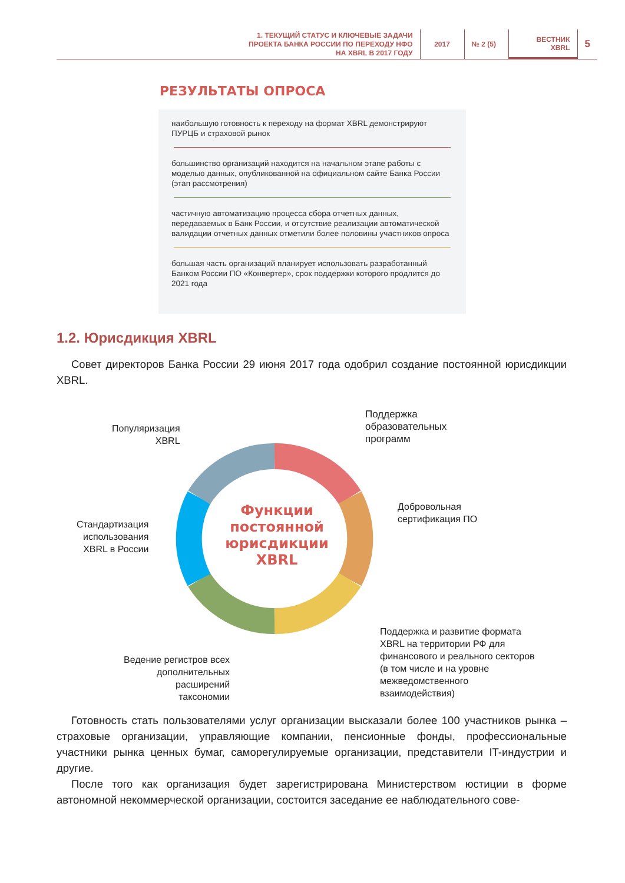1. ТЕКУЩИЙ СТАТУС И КЛЮЧЕВЫЕ ЗАДАЧИ
ПРОЕКТА БАНКА РОССИИ ПО ПЕРЕХОДУ НФО
НА XBRL В 2017 ГОДУ
2017 № 2 (5)
ВЕСТНИК
XBRL
5
РЕЗУЛЬТАТЫ ОПРОСА
наибольшую готовность к переходу на формат XBRL демонстрируют ПУРЦБ и страховой рынок
большинство организаций находится на начальном этапе работы с моделью данных, опубликованной на официальном сайте Банка России (этап рассмотрения)
частичную автоматизацию процесса сбора отчетных данных, передаваемых в Банк России, и отсутствие реализации автоматической валидации отчетных данных отметили более половины участников опроса
большая часть организаций планирует использовать разработанный Банком России ПО «Конвертер», срок поддержки которого продлится до 2021 года
1.2. Юрисдикция XBRL
Совет директоров Банка России 29 июня 2017 года одобрил создание постоянной юрисдикции XBRL.
Функции
постоянной
юрисдикции
XBRL
Популяризация
XBRL
Поддержка
образовательных
программ
Добровольная
сертификация ПО
Стандартизация
использования
XBRL в России
Поддержка и развитие формата
XBRL на территории РФ для
финансового и реального секторов
(в том числе и на уровне
межведомственного
взаимодействия)
Ведение регистров всех
дополнительных
расширений
таксономии
Готовность стать пользователями услуг организации высказали более 100 участников рынка – страховые организации, управляющие компании, пенсионные фонды, профессиональные участники рынка ценных бумаг, саморегулируемые организации, представители IT-индустрии и другие.
После того как организация будет зарегистрирована Министерством юстиции в форме автономной некоммерческой организации, состоится заседание ее наблюдательного сове-